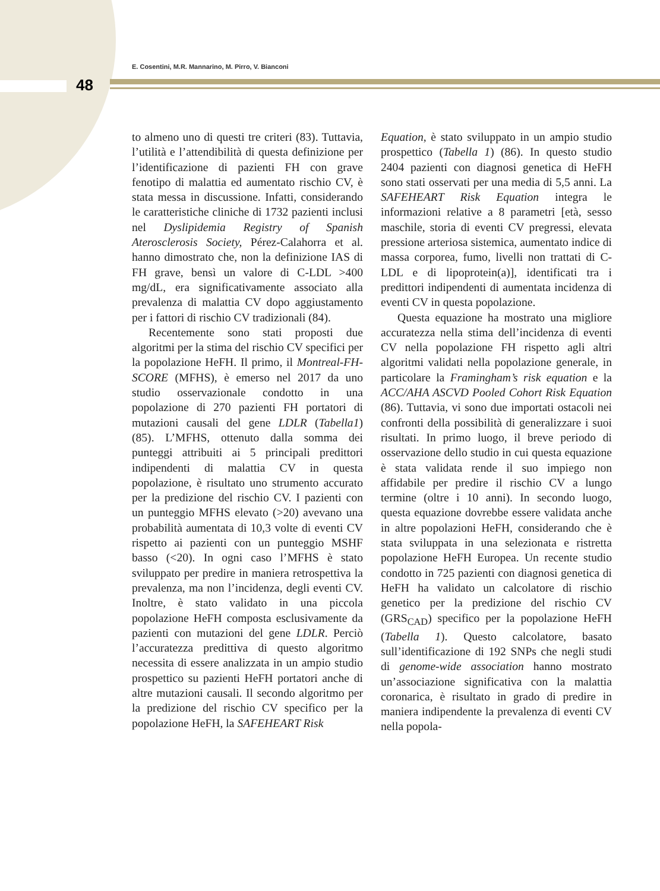E. Cosentini, M.R. Mannarino, M. Pirro, V. Bianconi
48
to almeno uno di questi tre criteri (83). Tuttavia, l’utilità e l’attendibilità di questa definizione per l’identificazione di pazienti FH con grave fenotipo di malattia ed aumentato rischio CV, è stata messa in discussione. Infatti, considerando le caratteristiche cliniche di 1732 pazienti inclusi nel Dyslipidemia Registry of Spanish Aterosclerosis Society, Pérez-Calahorra et al. hanno dimostrato che, non la definizione IAS di FH grave, bensì un valore di C-LDL >400 mg/dL, era significativamente associato alla prevalenza di malattia CV dopo aggiustamento per i fattori di rischio CV tradizionali (84).
Recentemente sono stati proposti due algoritmi per la stima del rischio CV specifici per la popolazione HeFH. Il primo, il Montreal-FH-SCORE (MFHS), è emerso nel 2017 da uno studio osservazionale condotto in una popolazione di 270 pazienti FH portatori di mutazioni causali del gene LDLR (Tabella1) (85). L’MFHS, ottenuto dalla somma dei punteggi attribuiti ai 5 principali predittori indipendenti di malattia CV in questa popolazione, è risultato uno strumento accurato per la predizione del rischio CV. I pazienti con un punteggio MFHS elevato (>20) avevano una probabilità aumentata di 10,3 volte di eventi CV rispetto ai pazienti con un punteggio MSHF basso (<20). In ogni caso l’MFHS è stato sviluppato per predire in maniera retrospettiva la prevalenza, ma non l’incidenza, degli eventi CV. Inoltre, è stato validato in una piccola popolazione HeFH composta esclusivamente da pazienti con mutazioni del gene LDLR. Perciò l’accuratezza predittiva di questo algoritmo necessita di essere analizzata in un ampio studio prospettico su pazienti HeFH portatori anche di altre mutazioni causali. Il secondo algoritmo per la predizione del rischio CV specifico per la popolazione HeFH, la SAFEHEART Risk
Equation, è stato sviluppato in un ampio studio prospettico (Tabella 1) (86). In questo studio 2404 pazienti con diagnosi genetica di HeFH sono stati osservati per una media di 5,5 anni. La SAFEHEART Risk Equation integra le informazioni relative a 8 parametri [età, sesso maschile, storia di eventi CV pregressi, elevata pressione arteriosa sistemica, aumentato indice di massa corporea, fumo, livelli non trattati di C-LDL e di lipoprotein(a)], identificati tra i predittori indipendenti di aumentata incidenza di eventi CV in questa popolazione.
Questa equazione ha mostrato una migliore accuratezza nella stima dell’incidenza di eventi CV nella popolazione FH rispetto agli altri algoritmi validati nella popolazione generale, in particolare la Framingham’s risk equation e la ACC/AHA ASCVD Pooled Cohort Risk Equation (86). Tuttavia, vi sono due importati ostacoli nei confronti della possibilità di generalizzare i suoi risultati. In primo luogo, il breve periodo di osservazione dello studio in cui questa equazione è stata validata rende il suo impiego non affidabile per predire il rischio CV a lungo termine (oltre i 10 anni). In secondo luogo, questa equazione dovrebbe essere validata anche in altre popolazioni HeFH, considerando che è stata sviluppata in una selezionata e ristretta popolazione HeFH Europea. Un recente studio condotto in 725 pazienti con diagnosi genetica di HeFH ha validato un calcolatore di rischio genetico per la predizione del rischio CV (GRS<sub>CAD</sub>) specifico per la popolazione HeFH (Tabella 1). Questo calcolatore, basato sull’identificazione di 192 SNPs che negli studi di genome-wide association hanno mostrato un’associazione significativa con la malattia coronarica, è risultato in grado di predire in maniera indipendente la prevalenza di eventi CV nella popola-